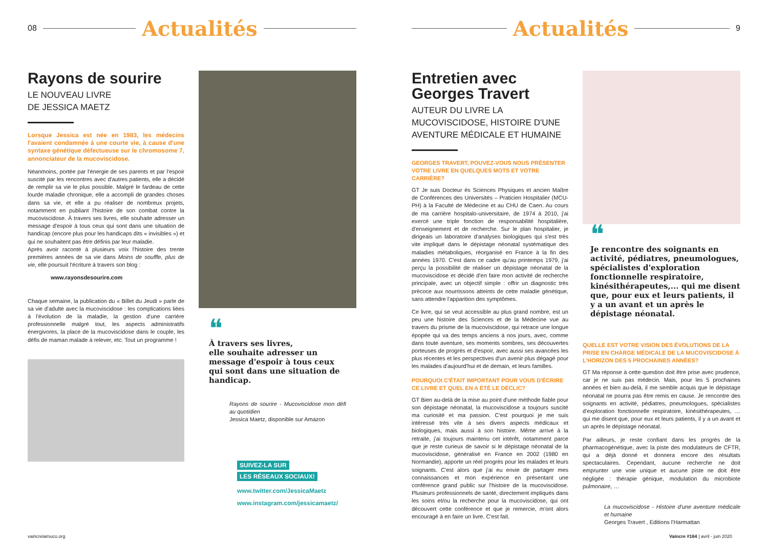08 Actualités
Rayons de sourire
LE NOUVEAU LIVRE
DE JESSICA MAETZ
Lorsque Jessica est née en 1983, les médecins l'avaient condamnée à une courte vie, à cause d'une syntaxe génétique défectueuse sur le chromosome 7, annonciateur de la mucoviscidose.
Néanmoins, portée par l'énergie de ses parents et par l'espoir suscité par les rencontres avec d'autres patients, elle a décidé de remplir sa vie le plus possible. Malgré le fardeau de cette lourde maladie chronique, elle a accompli de grandes choses dans sa vie, et elle a pu réaliser de nombreux projets, notamment en publiant l'histoire de son combat contre la mucoviscidose. À travers ses livres, elle souhaite adresser un message d'espoir à tous ceux qui sont dans une situation de handicap (encore plus pour les handicaps dits « invisibles ») et qui ne souhaitent pas être définis par leur maladie.
Après avoir raconté à plusieurs voix l'histoire des trente premières années de sa vie dans Moins de souffle, plus de vie, elle poursuit l'écriture à travers son blog :
www.rayonsdesourire.com
Chaque semaine, la publication du « Billet du Jeudi » parle de sa vie d'adulte avec la mucoviscidose : les complications liées à l'évolution de la maladie, la gestion d'une carrière professionnelle malgré tout, les aspects administratifs énergivores, la place de la mucoviscidose dans le couple, les défis de maman malade à relever, etc. Tout un programme !
❝
À travers ses livres,
elle souhaite adresser un message d'espoir à tous ceux qui sont dans une situation de handicap.
Rayons de sourire - Mucoviscidose mon défi au quotidien
Jessica Maetz, disponible sur Amazon
SUIVEZ-LA SUR
LES RÉSEAUX SOCIAUX!
www.twitter.com/JessicaMaetz
www.instagram.com/jessicamaetz/
vaincrelamuco.org
Actualités 9
Entretien avec
Georges Travert
AUTEUR DU LIVRE LA MUCOVISCIDOSE, HISTOIRE D'UNE AVENTURE MÉDICALE ET HUMAINE
GEORGES TRAVERT, POUVEZ-VOUS NOUS PRÉSENTER VOTRE LIVRE EN QUELQUES MOTS ET VOTRE CARRIÈRE?
GT Je suis Docteur ès Sciences Physiques et ancien Maître de Conférences des Universités – Praticien Hospitalier (MCU-PH) à la Faculté de Médecine et au CHU de Caen. Au cours de ma carrière hospitalo-universitaire, de 1974 à 2010, j'ai exercé une triple fonction de responsabilité hospitalière, d'enseignement et de recherche. Sur le plan hospitalier, je dirigeais un laboratoire d'analyses biologiques qui s'est très vite impliqué dans le dépistage néonatal systématique des maladies métaboliques, réorganisé en France à la fin des années 1970. C'est dans ce cadre qu'au printemps 1979, j'ai perçu la possibilité de réaliser un dépistage néonatal de la mucoviscidose et décidé d'en faire mon activité de recherche principale, avec un objectif simple : offrir un diagnostic très précoce aux nourrissons atteints de cette maladie génétique, sans attendre l'apparition des symptômes.
Ce livre, qui se veut accessible au plus grand nombre, est un peu une histoire des Sciences et de la Médecine vue au travers du prisme de la mucoviscidose, qui retrace une longue épopée qui va des temps anciens à nos jours, avec, comme dans toute aventure, ses moments sombres, ses découvertes porteuses de progrès et d'espoir, avec aussi ses avancées les plus récentes et les perspectives d'un avenir plus dégagé pour les malades d'aujourd'hui et de demain, et leurs familles.
POURQUOI C'ÉTAIT IMPORTANT POUR VOUS D'ÉCRIRE CE LIVRE ET QUEL EN A ÉTÉ LE DÉCLIC?
GT Bien au-delà de la mise au point d'une méthode fiable pour son dépistage néonatal, la mucoviscidose a toujours suscité ma curiosité et ma passion. C'est pourquoi je me suis intéressé très vite à ses divers aspects médicaux et biologiques, mais aussi à son histoire. Même arrivé à la retraite, j'ai toujours maintenu cet intérêt, notamment parce que je reste curieux de savoir si le dépistage néonatal de la mucoviscidose, généralisé en France en 2002 (1980 en Normandie), apporte un réel progrès pour les malades et leurs soignants. C'est alors que j'ai eu envie de partager mes connaissances et mon expérience en présentant une conférence grand public sur l'histoire de la mucoviscidose. Plusieurs professionnels de santé, directement impliqués dans les soins et/ou la recherche pour la mucoviscidose, qui ont découvert cette conférence et que je remercie, m'ont alors encouragé à en faire un livre. C'est fait.
❝
Je rencontre des soignants en activité, pédiatres, pneumologues, spécialistes d'exploration fonctionnelle respiratoire, kinésithérapeutes,... qui me disent que, pour eux et leurs patients, il y a un avant et un après le dépistage néonatal.
QUELLE EST VOTRE VISION DES ÉVOLUTIONS DE LA PRISE EN CHARGE MÉDICALE DE LA MUCOVISCIDOSE À L'HORIZON DES 5 PROCHAINES ANNÉES?
GT Ma réponse à cette question doit être prise avec prudence, car je ne suis pas médecin. Mais, pour les 5 prochaines années et bien au-delà, il me semble acquis que le dépistage néonatal ne pourra pas être remis en cause. Je rencontre des soignants en activité, pédiatres, pneumologues, spécialistes d'exploration fonctionnelle respiratoire, kinésithérapeutes, … qui me disent que, pour eux et leurs patients, il y a un avant et un après le dépistage néonatal.
Par ailleurs, je reste confiant dans les progrès de la pharmacogénétique, avec la piste des modulateurs de CFTR, qui a déjà donné et donnera encore des résultats spectaculaires. Cependant, aucune recherche ne doit emprunter une voie unique et aucune piste ne doit être négligée : thérapie génique, modulation du microbiote pulmonaire, …
La mucoviscidose - Histoire d'une aventure médicale et humaine
Georges Travert , Editions l'Harmattan
Vaincre #164 | avril - juin 2020